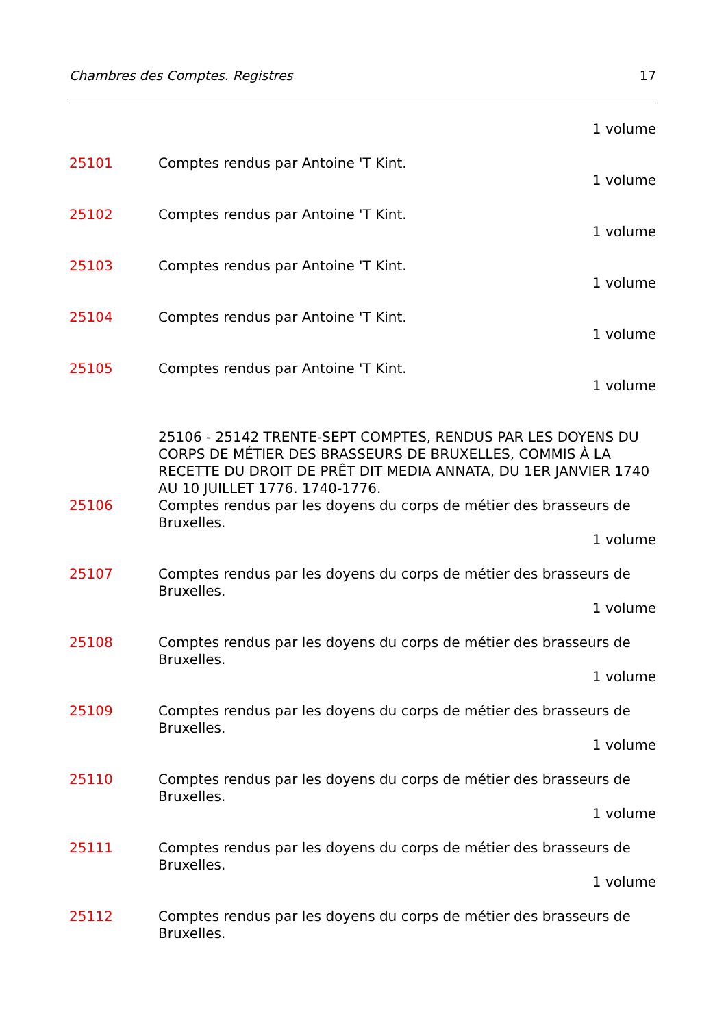Chambres des Comptes. Registres 17
1 volume
25101 Comptes rendus par Antoine 'T Kint.
1 volume
25102 Comptes rendus par Antoine 'T Kint.
1 volume
25103 Comptes rendus par Antoine 'T Kint.
1 volume
25104 Comptes rendus par Antoine 'T Kint.
1 volume
25105 Comptes rendus par Antoine 'T Kint.
1 volume
25106 - 25142 TRENTE-SEPT COMPTES, RENDUS PAR LES DOYENS DU CORPS DE MÉTIER DES BRASSEURS DE BRUXELLES, COMMIS À LA RECETTE DU DROIT DE PRÊT DIT MEDIA ANNATA, DU 1ER JANVIER 1740 AU 10 JUILLET 1776. 1740-1776.
25106 Comptes rendus par les doyens du corps de métier des brasseurs de Bruxelles.
1 volume
25107 Comptes rendus par les doyens du corps de métier des brasseurs de Bruxelles.
1 volume
25108 Comptes rendus par les doyens du corps de métier des brasseurs de Bruxelles.
1 volume
25109 Comptes rendus par les doyens du corps de métier des brasseurs de Bruxelles.
1 volume
25110 Comptes rendus par les doyens du corps de métier des brasseurs de Bruxelles.
1 volume
25111 Comptes rendus par les doyens du corps de métier des brasseurs de Bruxelles.
1 volume
25112 Comptes rendus par les doyens du corps de métier des brasseurs de Bruxelles.